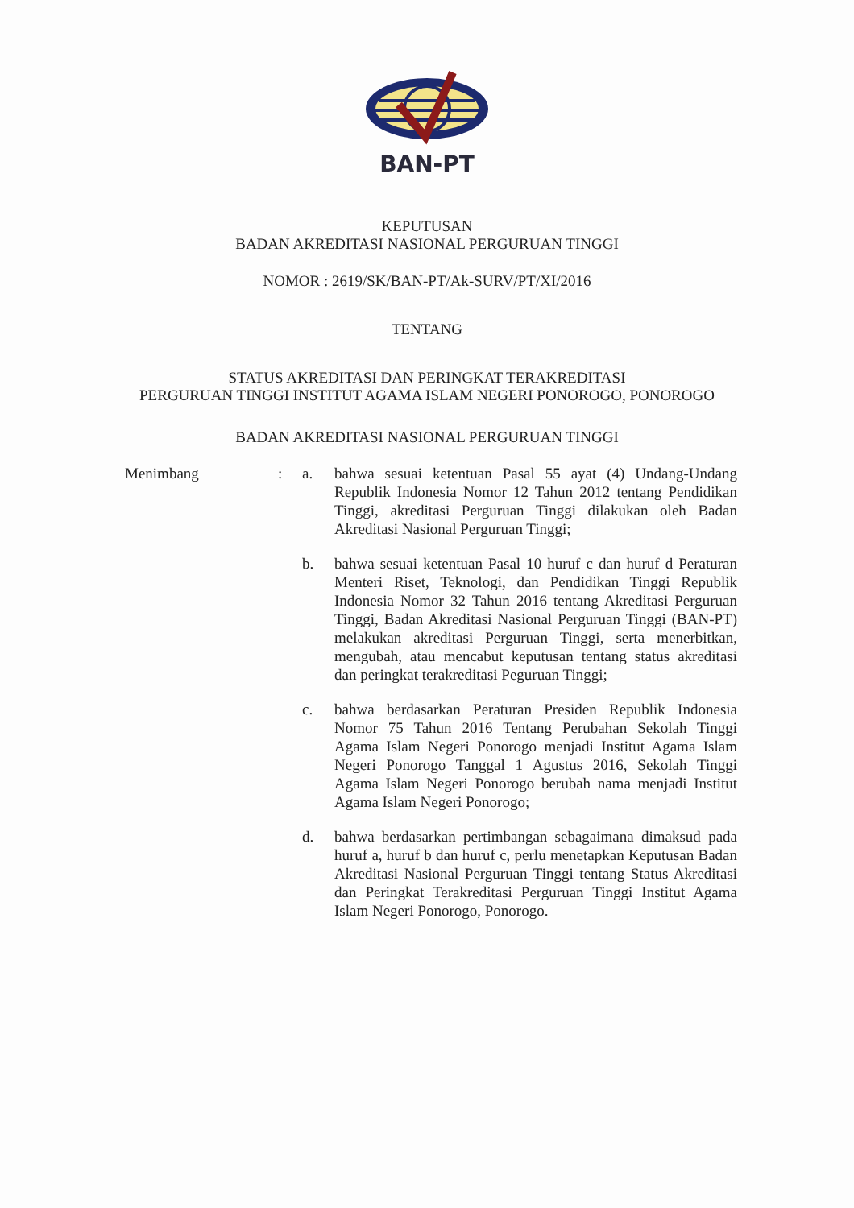BAN-PT
KEPUTUSAN
BADAN AKREDITASI NASIONAL PERGURUAN TINGGI
NOMOR : 2619/SK/BAN-PT/Ak-SURV/PT/XI/2016
TENTANG
STATUS AKREDITASI DAN PERINGKAT TERAKREDITASI
PERGURUAN TINGGI INSTITUT AGAMA ISLAM NEGERI PONOROGO, PONOROGO
BADAN AKREDITASI NASIONAL PERGURUAN TINGGI
| Menimbang | : | a. | bahwa sesuai ketentuan Pasal 55 ayat (4) Undang-Undang Republik Indonesia Nomor 12 Tahun 2012 tentang Pendidikan Tinggi, akreditasi Perguruan Tinggi dilakukan oleh Badan Akreditasi Nasional Perguruan Tinggi; |
| | | b. | bahwa sesuai ketentuan Pasal 10 huruf c dan huruf d Peraturan Menteri Riset, Teknologi, dan Pendidikan Tinggi Republik Indonesia Nomor 32 Tahun 2016 tentang Akreditasi Perguruan Tinggi, Badan Akreditasi Nasional Perguruan Tinggi (BAN-PT) melakukan akreditasi Perguruan Tinggi, serta menerbitkan, mengubah, atau mencabut keputusan tentang status akreditasi dan peringkat terakreditasi Peguruan Tinggi; |
| | | c. | bahwa berdasarkan Peraturan Presiden Republik Indonesia Nomor 75 Tahun 2016 Tentang Perubahan Sekolah Tinggi Agama Islam Negeri Ponorogo menjadi Institut Agama Islam Negeri Ponorogo Tanggal 1 Agustus 2016, Sekolah Tinggi Agama Islam Negeri Ponorogo berubah nama menjadi Institut Agama Islam Negeri Ponorogo; |
| | | d. | bahwa berdasarkan pertimbangan sebagaimana dimaksud pada huruf a, huruf b dan huruf c, perlu menetapkan Keputusan Badan Akreditasi Nasional Perguruan Tinggi tentang Status Akreditasi dan Peringkat Terakreditasi Perguruan Tinggi Institut Agama Islam Negeri Ponorogo, Ponorogo. |